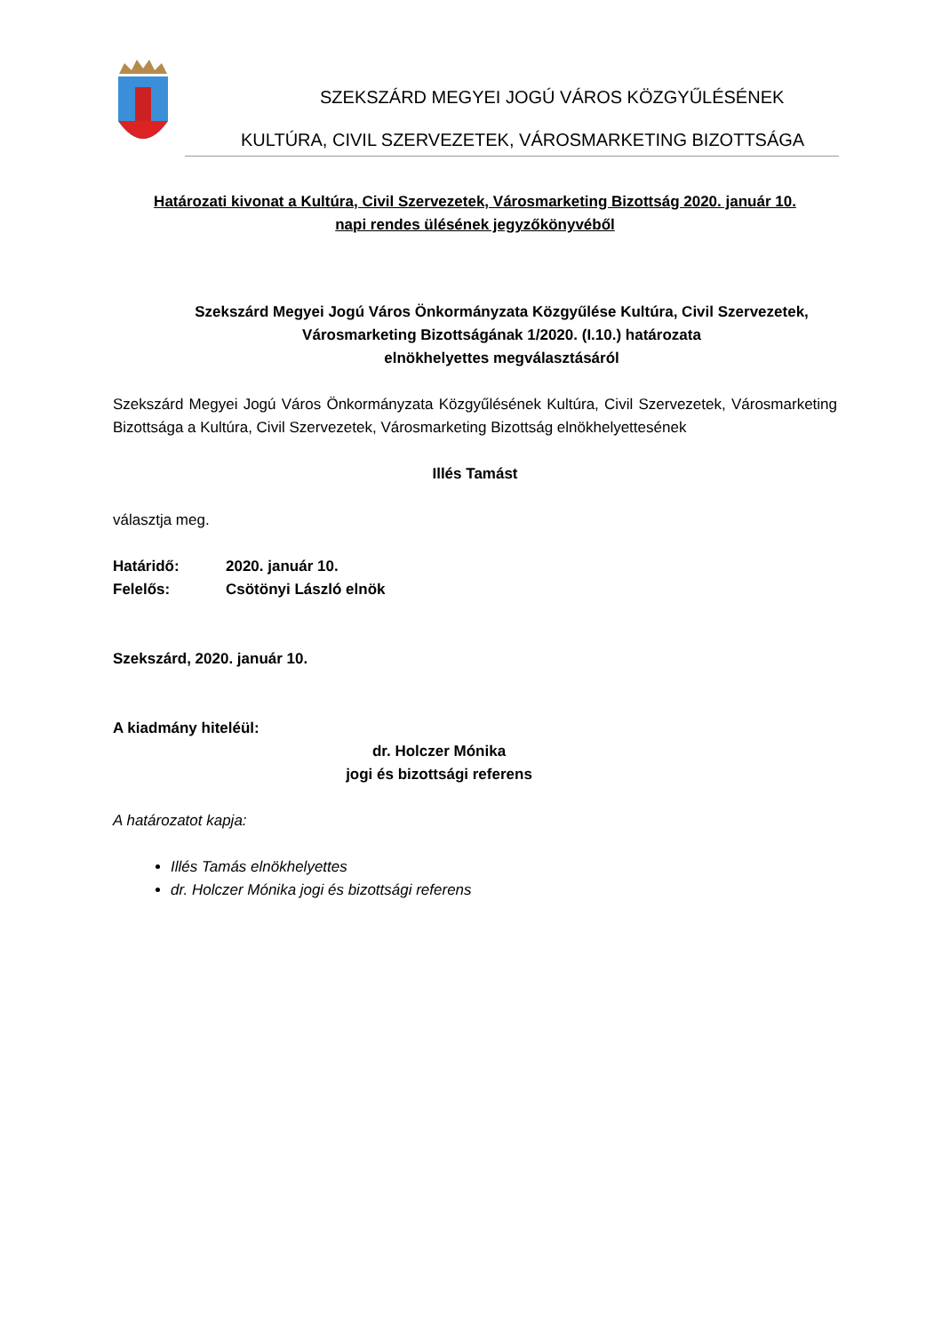SZEKSZÁRD MEGYEI JOGÚ VÁROS KÖZGYŰLÉSÉNEK
KULTÚRA, CIVIL SZERVEZETEK, VÁROSMARKETING BIZOTTSÁGA
Határozati kivonat a Kultúra, Civil Szervezetek, Városmarketing Bizottság 2020. január 10.
napi rendes ülésének jegyzőkönyvéből
Szekszárd Megyei Jogú Város Önkormányzata Közgyűlése Kultúra, Civil Szervezetek,
Városmarketing Bizottságának 1/2020. (I.10.) határozata
elnökhelyettes megválasztásáról
Szekszárd Megyei Jogú Város Önkormányzata Közgyűlésének Kultúra, Civil Szervezetek, Városmarketing Bizottsága a Kultúra, Civil Szervezetek, Városmarketing Bizottság elnökhelyettesének
Illés Tamást
választja meg.
Határidő: 2020. január 10.
Felelős: Csötönyi László elnök
Szekszárd, 2020. január 10.
A kiadmány hiteléül:
dr. Holczer Mónika
jogi és bizottsági referens
A határozatot kapja:
Illés Tamás elnökhelyettes
dr. Holczer Mónika jogi és bizottsági referens